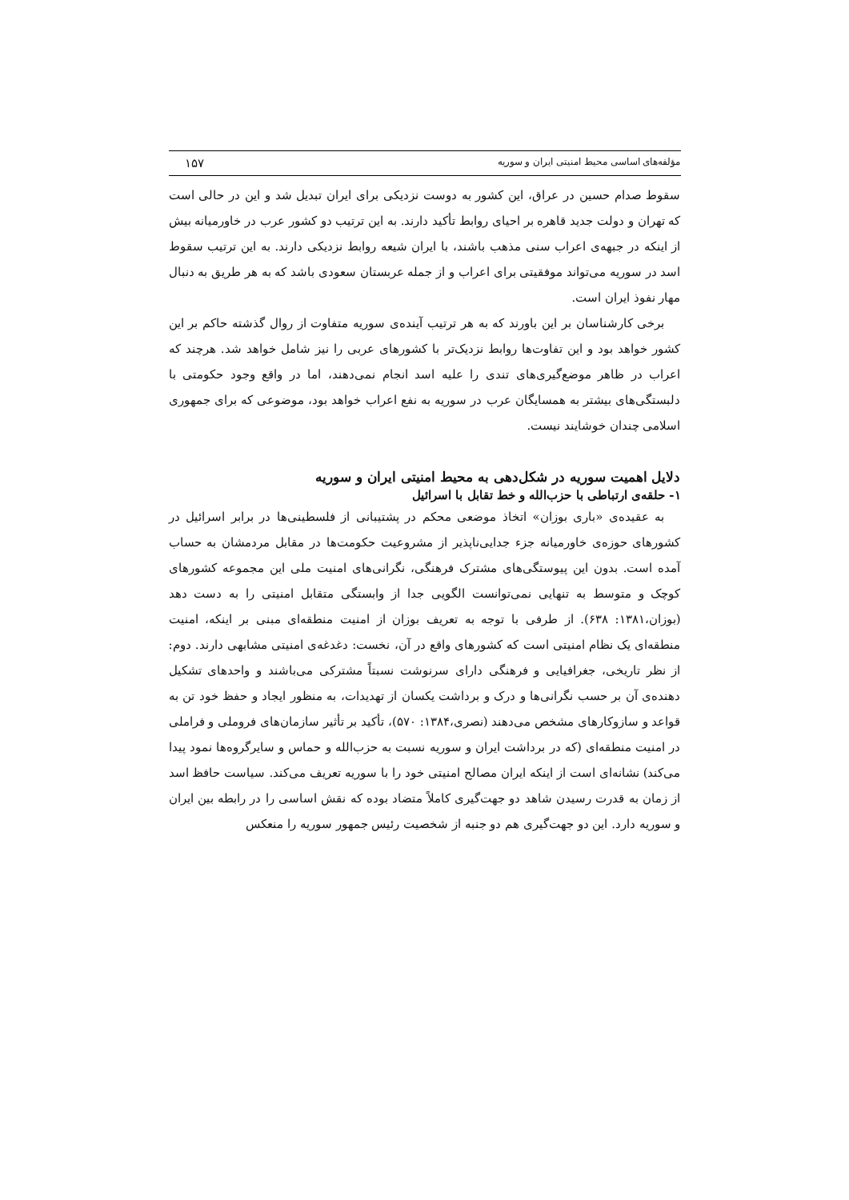مؤلفه‌های اساسی محیط امنیتی ایران و سوریه ۱۵۷
سقوط صدام حسین در عراق، این کشور به دوست نزدیکی برای ایران تبدیل شد و این در حالی است که تهران و دولت جدید قاهره بر احیای روابط تأکید دارند. به این ترتیب دو کشور عرب در خاورمیانه بیش از اینکه در جبهه‌ی اعراب سنی مذهب باشند، با ایران شیعه روابط نزدیکی دارند. به این ترتیب سقوط اسد در سوریه می‌تواند موفقیتی برای اعراب و از جمله عربستان سعودی باشد که به هر طریق به دنبال مهار نفوذ ایران است.
برخی کارشناسان بر این باورند که به هر ترتیب آینده‌ی سوریه متفاوت از روال گذشته حاکم بر این کشور خواهد بود و این تفاوت‌ها روابط نزدیک‌تر با کشورهای عربی را نیز شامل خواهد شد. هرچند که اعراب در ظاهر موضع‌گیری‌های تندی را علیه اسد انجام نمی‌دهند، اما در واقع وجود حکومتی با دلبستگی‌های بیشتر به همسایگان عرب در سوریه به نفع اعراب خواهد بود، موضوعی که برای جمهوری اسلامی چندان خوشایند نیست.
دلایل اهمیت سوریه در شکل‌دهی به محیط امنیتی ایران و سوریه
۱- حلقه‌ی ارتباطی با حزب‌الله و خط تقابل با اسرائیل
به عقیده‌ی «باری بوزان» اتخاذ موضعی محکم در پشتیبانی از فلسطینی‌ها در برابر اسرائیل در کشورهای حوزه‌ی خاورمیانه جزء جدایی‌ناپذیر از مشروعیت حکومت‌ها در مقابل مردمشان به حساب آمده است. بدون این پیوستگی‌های مشترک فرهنگی، نگرانی‌های امنیت ملی این مجموعه کشورهای کوچک و متوسط به تنهایی نمی‌توانست الگویی جدا از وابستگی متقابل امنیتی را به دست دهد (بوزان،۱۳۸۱: ۶۳۸). از طرفی با توجه به تعریف بوزان از امنیت منطقه‌ای مبنی بر اینکه، امنیت منطقه‌ای یک نظام امنیتی است که کشورهای واقع در آن، نخست: دغدغه‌ی امنیتی مشابهی دارند. دوم: از نظر تاریخی، جغرافیایی و فرهنگی دارای سرنوشت نسبتاً مشترکی می‌باشند و واحدهای تشکیل دهنده‌ی آن بر حسب نگرانی‌ها و درک و برداشت یکسان از تهدیدات، به منظور ایجاد و حفظ خود تن به قواعد و سازوکارهای مشخص می‌دهند (نصری،۱۳۸۴: ۵۷۰)، تأکید بر تأثیر سازمان‌های فروملی و فراملی در امنیت منطقه‌ای (که در برداشت ایران و سوریه نسبت به حزب‌الله و حماس و سایرگروه‌ها نمود پیدا می‌کند) نشانه‌ای است از اینکه ایران مصالح امنیتی خود را با سوریه تعریف می‌کند. سیاست حافظ اسد از زمان به قدرت رسیدن شاهد دو جهت‌گیری کاملاً متضاد بوده که نقش اساسی را در رابطه بین ایران و سوریه دارد. این دو جهت‌گیری هم دو جنبه از شخصیت رئیس جمهور سوریه را منعکس